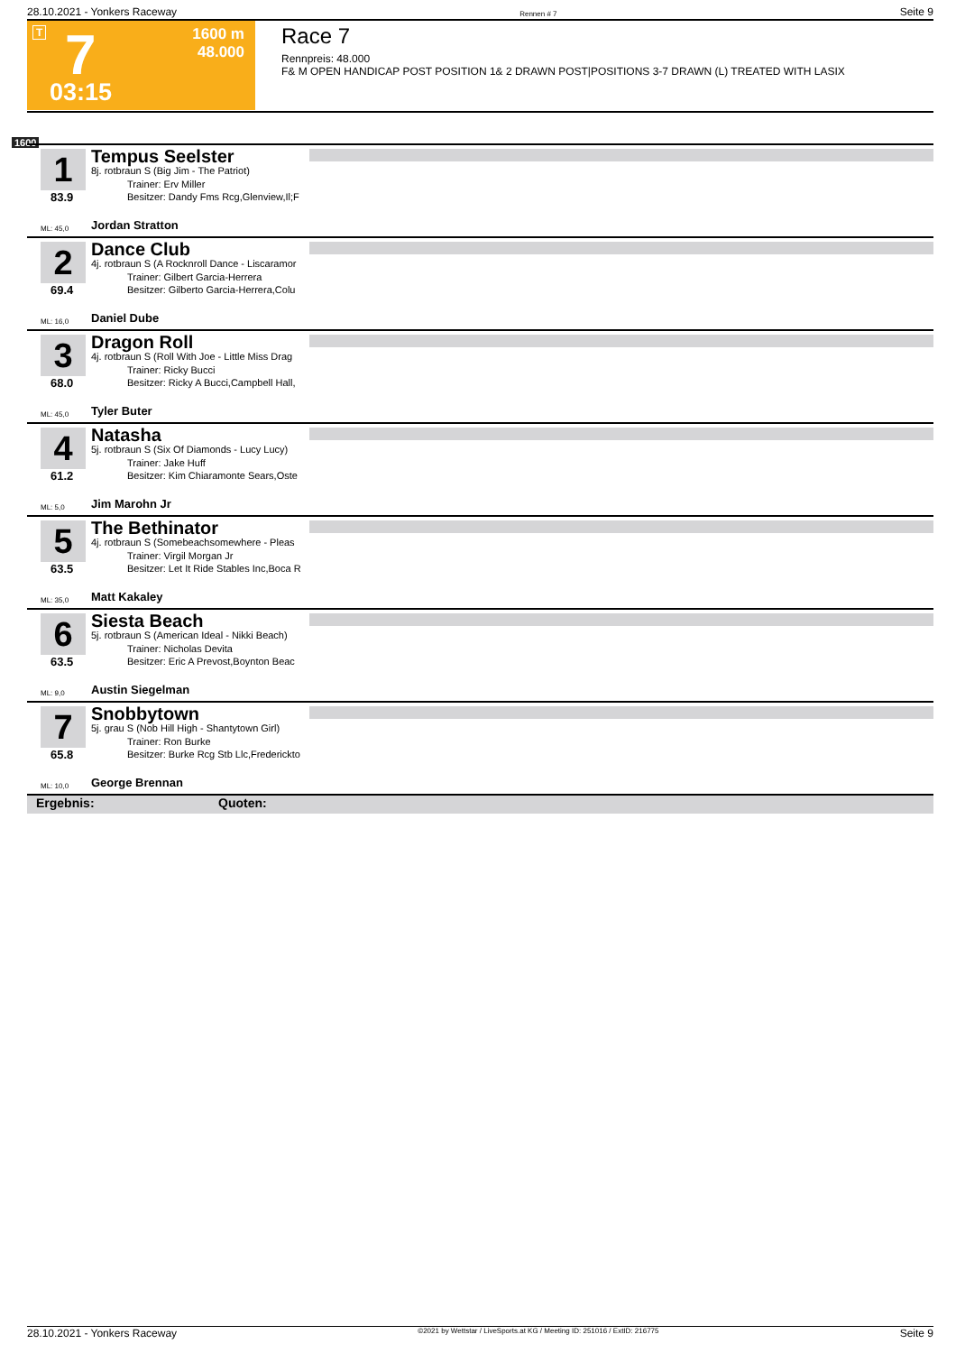28.10.2021 - Yonkers Raceway Rennen # 7 Seite 9
T 7 1600 m
48.000
03:15
Race 7
Rennpreis: 48.000
F& M OPEN HANDICAP POST POSITION 1& 2 DRAWN POST|POSITIONS 3-7 DRAWN (L) TREATED WITH LASIX
1600
1
83.9
Tempus Seelster
8j. rotbraun S (Big Jim - The Patriot)
Trainer: Erv Miller
Besitzer: Dandy Fms Rcg,Glenview,Il;F
ML: 45,0 Jordan Stratton
2
69.4
Dance Club
4j. rotbraun S (A Rocknroll Dance - Liscaramor
Trainer: Gilbert Garcia-Herrera
Besitzer: Gilberto Garcia-Herrera,Colu
ML: 16,0 Daniel Dube
3
68.0
Dragon Roll
4j. rotbraun S (Roll With Joe - Little Miss Drag
Trainer: Ricky Bucci
Besitzer: Ricky A Bucci,Campbell Hall,
ML: 45,0 Tyler Buter
4
61.2
Natasha
5j. rotbraun S (Six Of Diamonds - Lucy Lucy)
Trainer: Jake Huff
Besitzer: Kim Chiaramonte Sears,Oste
ML: 5,0 Jim Marohn Jr
5
63.5
The Bethinator
4j. rotbraun S (Somebeachsomewhere - Pleas
Trainer: Virgil Morgan Jr
Besitzer: Let It Ride Stables Inc,Boca R
ML: 35,0 Matt Kakaley
6
63.5
Siesta Beach
5j. rotbraun S (American Ideal - Nikki Beach)
Trainer: Nicholas Devita
Besitzer: Eric A Prevost,Boynton Beac
ML: 9,0 Austin Siegelman
7
65.8
Snobbytown
5j. grau S (Nob Hill High - Shantytown Girl)
Trainer: Ron Burke
Besitzer: Burke Rcg Stb Llc,Frederickto
ML: 10,0 George Brennan
Ergebnis: Quoten:
28.10.2021 - Yonkers Raceway ©2021 by Wettstar / LiveSports.at KG / Meeting ID: 251016 / ExtID: 216775 Seite 9